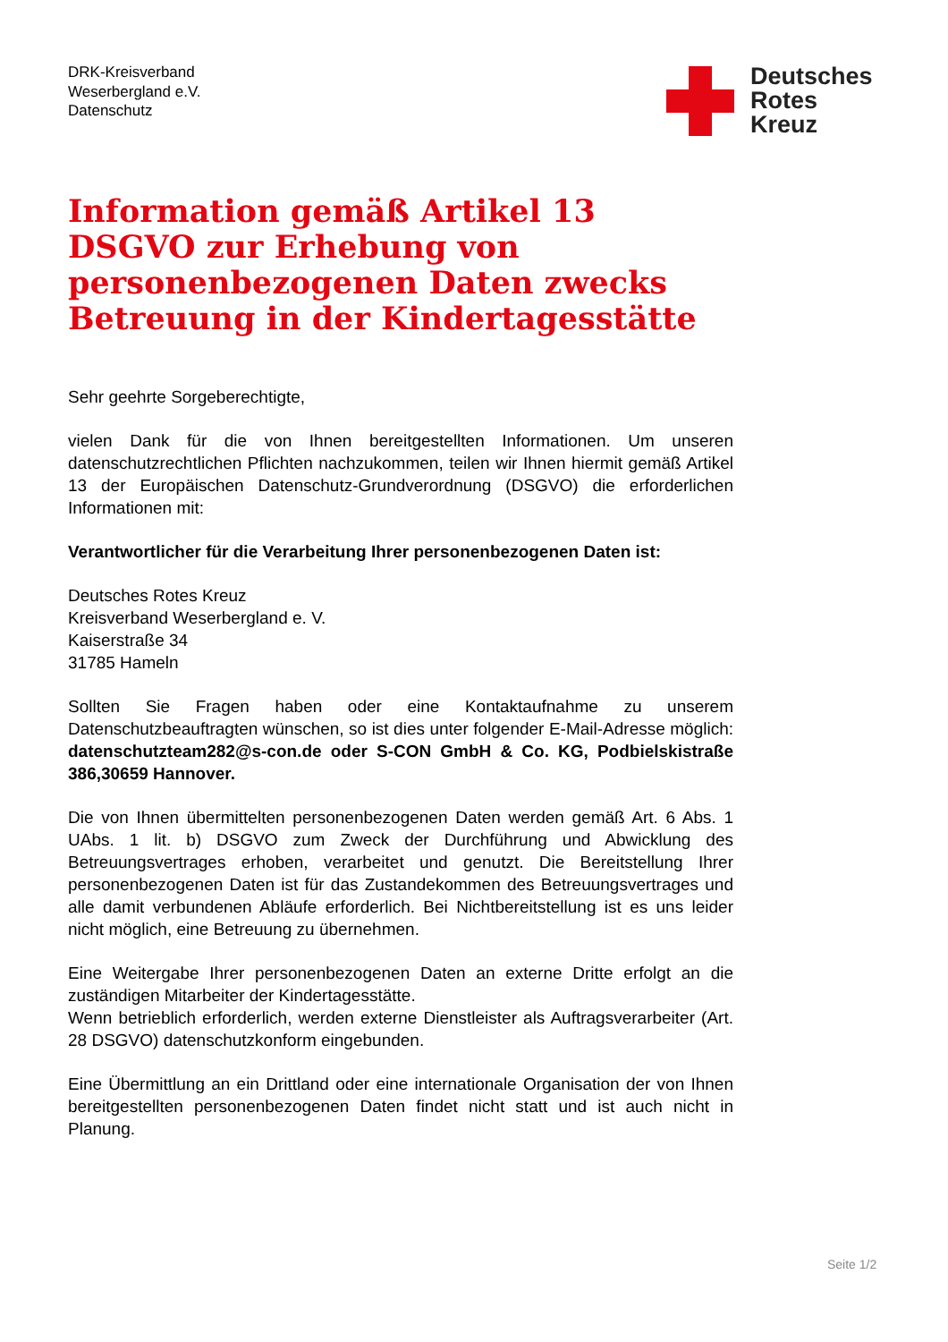DRK-Kreisverband
Weserbergland e.V.
Datenschutz
Deutsches
Rotes
Kreuz
Information gemäß Artikel 13 DSGVO zur Erhebung von personenbezogenen Daten zwecks Betreuung in der Kindertagesstätte
Sehr geehrte Sorgeberechtigte,
vielen Dank für die von Ihnen bereitgestellten Informationen. Um unseren datenschutzrechtlichen Pflichten nachzukommen, teilen wir Ihnen hiermit gemäß Artikel 13 der Europäischen Datenschutz-Grundverordnung (DSGVO) die erforderlichen Informationen mit:
Verantwortlicher für die Verarbeitung Ihrer personenbezogenen Daten ist:
Deutsches Rotes Kreuz
Kreisverband Weserbergland e. V.
Kaiserstraße 34
31785 Hameln
Sollten Sie Fragen haben oder eine Kontaktaufnahme zu unserem Datenschutzbeauftragten wünschen, so ist dies unter folgender E-Mail-Adresse möglich: datenschutzteam282@s-con.de oder S-CON GmbH & Co. KG, Podbielskistraße 386,30659 Hannover.
Die von Ihnen übermittelten personenbezogenen Daten werden gemäß Art. 6 Abs. 1 UAbs. 1 lit. b) DSGVO zum Zweck der Durchführung und Abwicklung des Betreuungsvertrages erhoben, verarbeitet und genutzt. Die Bereitstellung Ihrer personenbezogenen Daten ist für das Zustandekommen des Betreuungsvertrages und alle damit verbundenen Abläufe erforderlich. Bei Nichtbereitstellung ist es uns leider nicht möglich, eine Betreuung zu übernehmen.
Eine Weitergabe Ihrer personenbezogenen Daten an externe Dritte erfolgt an die zuständigen Mitarbeiter der Kindertagesstätte.
Wenn betrieblich erforderlich, werden externe Dienstleister als Auftragsverarbeiter (Art. 28 DSGVO) datenschutzkonform eingebunden.
Eine Übermittlung an ein Drittland oder eine internationale Organisation der von Ihnen bereitgestellten personenbezogenen Daten findet nicht statt und ist auch nicht in Planung.
Seite 1/2